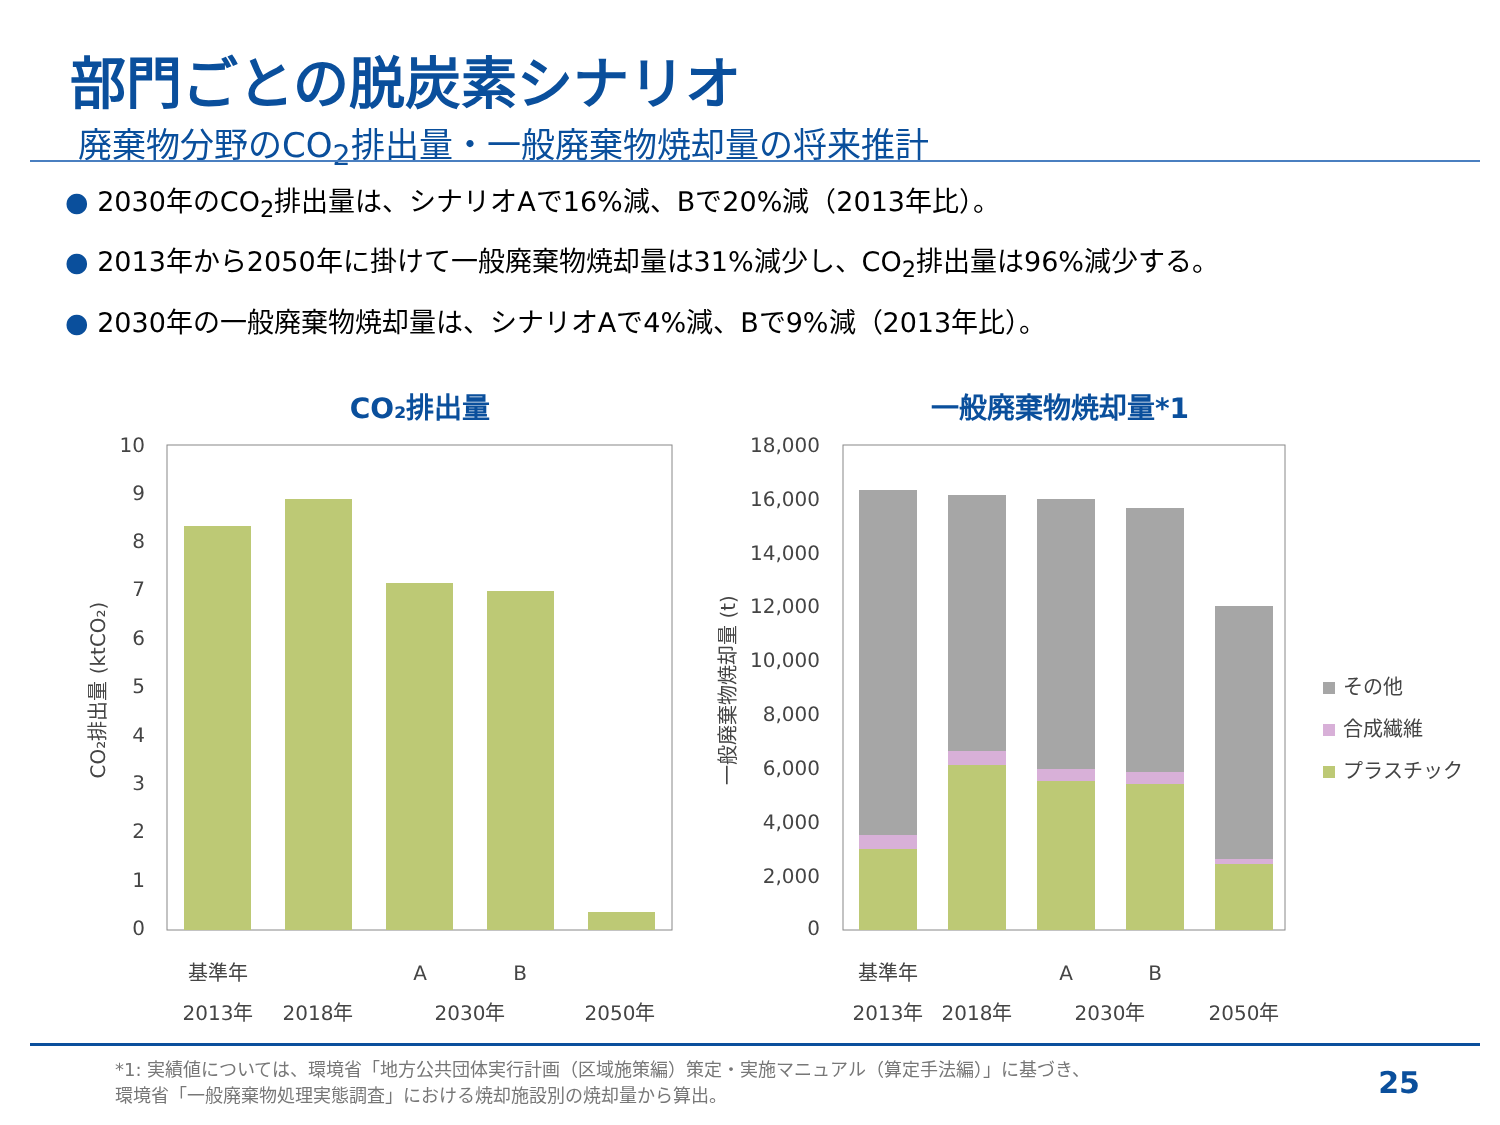部門ごとの脱炭素シナリオ
廃棄物分野のCO<sub>2</sub>排出量・一般廃棄物焼却量の将来推計
● 2030年のCO<sub>2</sub>排出量は、シナリオAで16%減、Bで20%減（2013年比）。
● 2013年から2050年に掛けて一般廃棄物焼却量は31%減少し、CO<sub>2</sub>排出量は96%減少する。
● 2030年の一般廃棄物焼却量は、シナリオAで4%減、Bで9%減（2013年比）。
CO₂排出量
一般廃棄物焼却量*1
10
9
8
7
6
5
4
3
2
1
0
CO₂排出量 (ktCO₂)
基準年
2013年
2018年
A
B
2030年
2050年
18,000
16,000
14,000
12,000
10,000
8,000
6,000
4,000
2,000
0
一般廃棄物焼却量 (t)
基準年
2013年
2018年
A
B
2030年
2050年
その他
合成繊維
プラスチック
*1: 実績値については、環境省「地方公共団体実行計画（区域施策編）策定・実施マニュアル（算定手法編）」に基づき、
環境省「一般廃棄物処理実態調査」における焼却施設別の焼却量から算出。
25